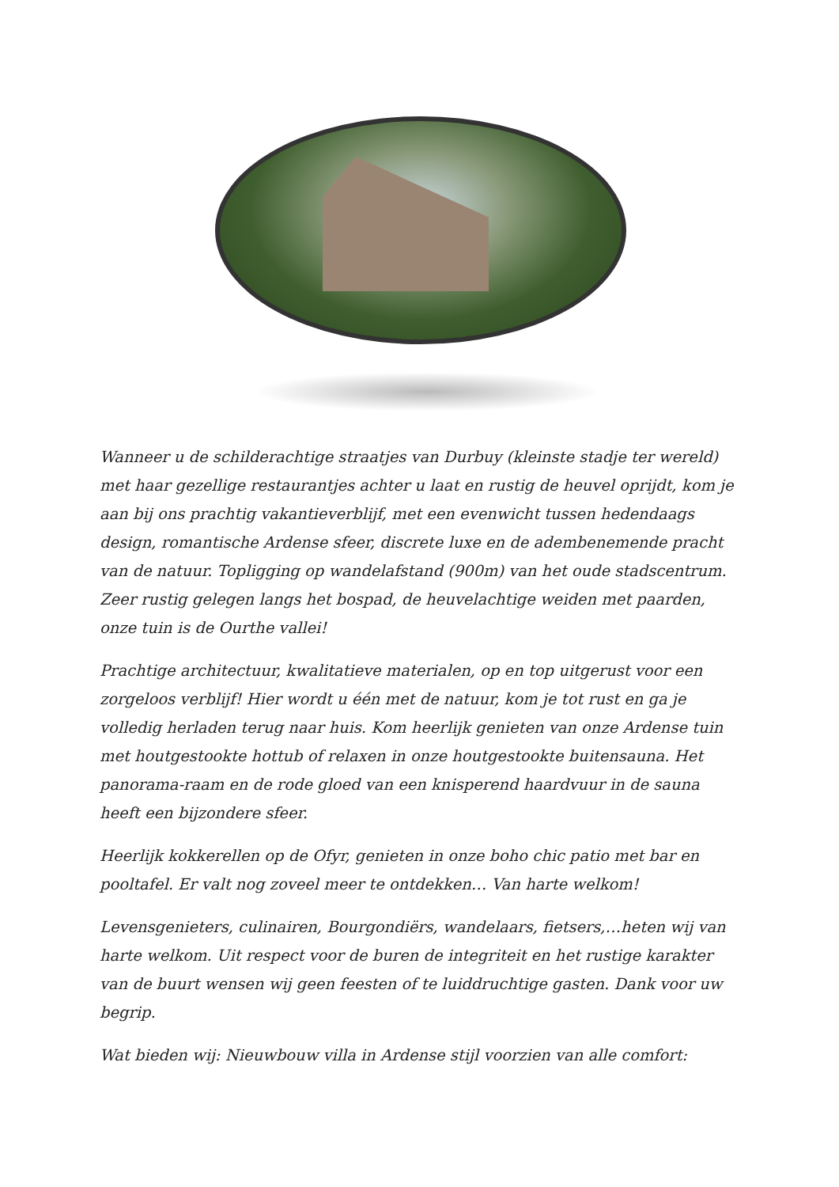Wanneer u de schilderachtige straatjes van Durbuy (kleinste stadje ter wereld) met haar gezellige restaurantjes achter u laat en rustig de heuvel oprijdt, kom je aan bij ons prachtig vakantieverblijf, met een evenwicht tussen hedendaags design, romantische Ardense sfeer, discrete luxe en de adembenemende pracht van de natuur. Topligging op wandelafstand (900m) van het oude stadscentrum. Zeer rustig gelegen langs het bospad, de heuvelachtige weiden met paarden, onze tuin is de Ourthe vallei!
Prachtige architectuur, kwalitatieve materialen, op en top uitgerust voor een zorgeloos verblijf! Hier wordt u één met de natuur, kom je tot rust en ga je volledig herladen terug naar huis. Kom heerlijk genieten van onze Ardense tuin met houtgestookte hottub of relaxen in onze houtgestookte buitensauna. Het panorama-raam en de rode gloed van een knisperend haardvuur in de sauna heeft een bijzondere sfeer.
Heerlijk kokkerellen op de Ofyr, genieten in onze boho chic patio met bar en pooltafel. Er valt nog zoveel meer te ontdekken… Van harte welkom!
Levensgenieters, culinairen, Bourgondiërs, wandelaars, fietsers,…heten wij van harte welkom. Uit respect voor de buren de integriteit en het rustige karakter van de buurt wensen wij geen feesten of te luiddruchtige gasten. Dank voor uw begrip.
Wat bieden wij: Nieuwbouw villa in Ardense stijl voorzien van alle comfort: